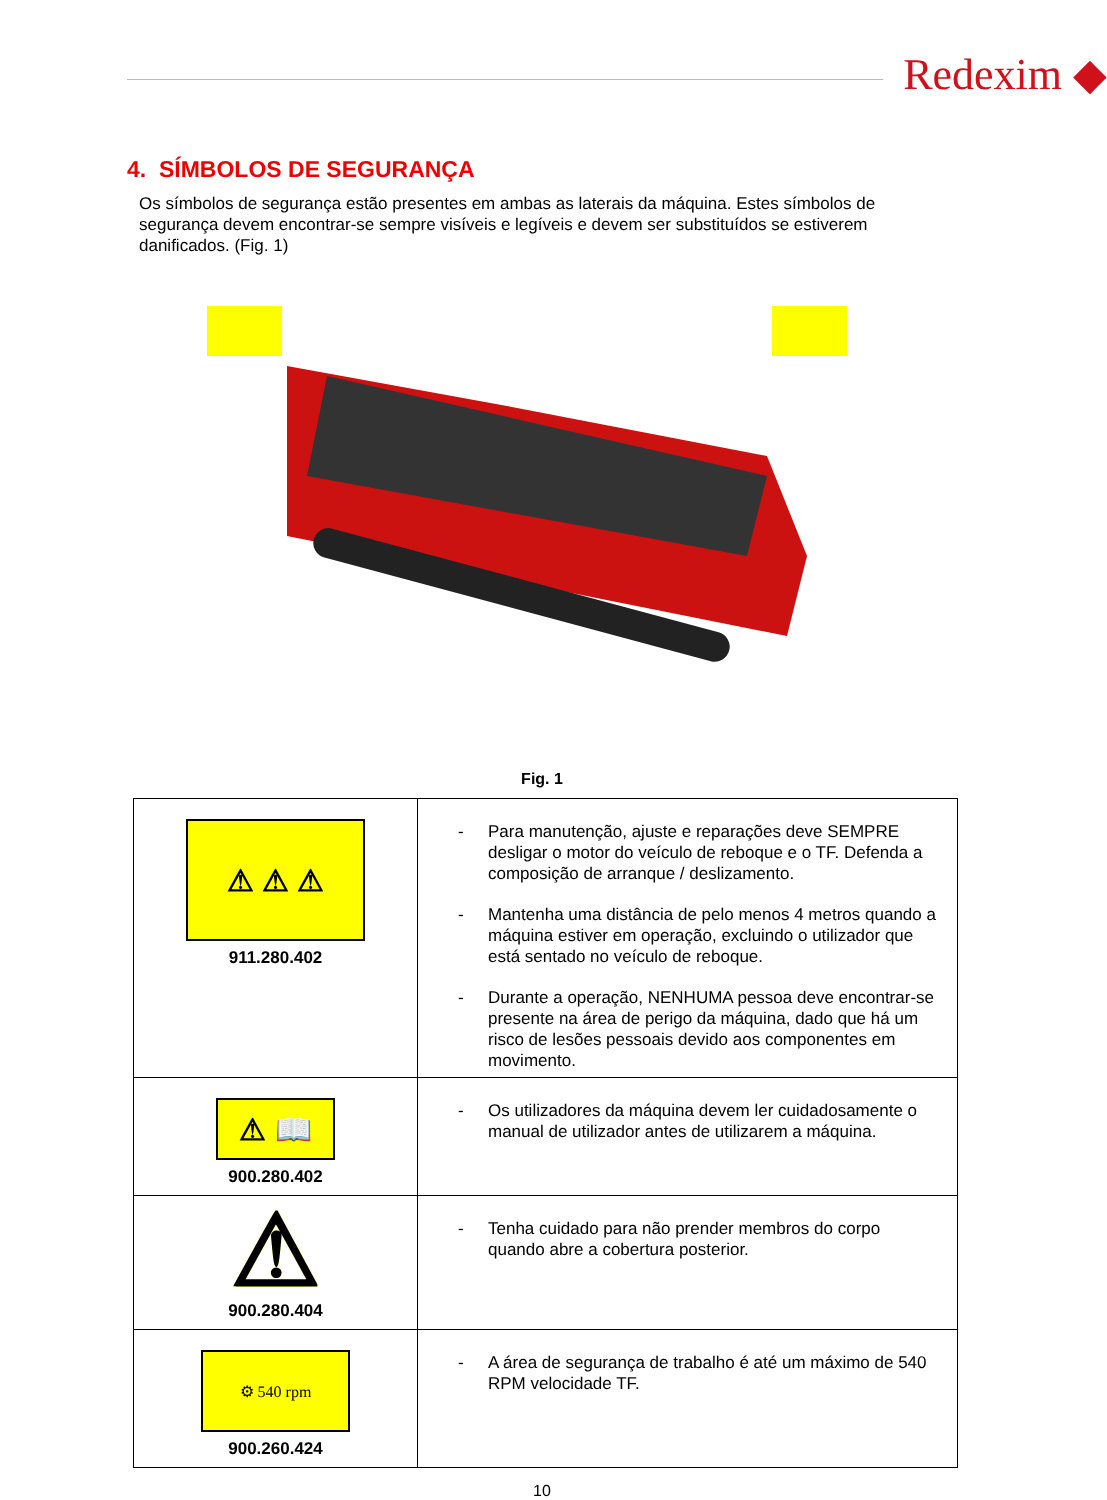Redexim ◆
4. SÍMBOLOS DE SEGURANÇA
Os símbolos de segurança estão presentes em ambas as laterais da máquina. Estes símbolos de segurança devem encontrar-se sempre visíveis e legíveis e devem ser substituídos se estiverem danificados. (Fig. 1)
Fig. 1
| ⚠ ⚠ ⚠ 911.280.402 | - Para manutenção, ajuste e reparações deve SEMPRE desligar o motor do veículo de reboque e o TF. Defenda a composição de arranque / deslizamento. - Mantenha uma distância de pelo menos 4 metros quando a máquina estiver em operação, excluindo o utilizador que está sentado no veículo de reboque. - Durante a operação, NENHUMA pessoa deve encontrar-se presente na área de perigo da máquina, dado que há um risco de lesões pessoais devido aos componentes em movimento. |
| ⚠ 📖 900.280.402 | - Os utilizadores da máquina devem ler cuidadosamente o manual de utilizador antes de utilizarem a máquina. |
| ⚠ 900.280.404 | - Tenha cuidado para não prender membros do corpo quando abre a cobertura posterior. |
| ⚙ 540 rpm 900.260.424 | - A área de segurança de trabalho é até um máximo de 540 RPM velocidade TF. |
10